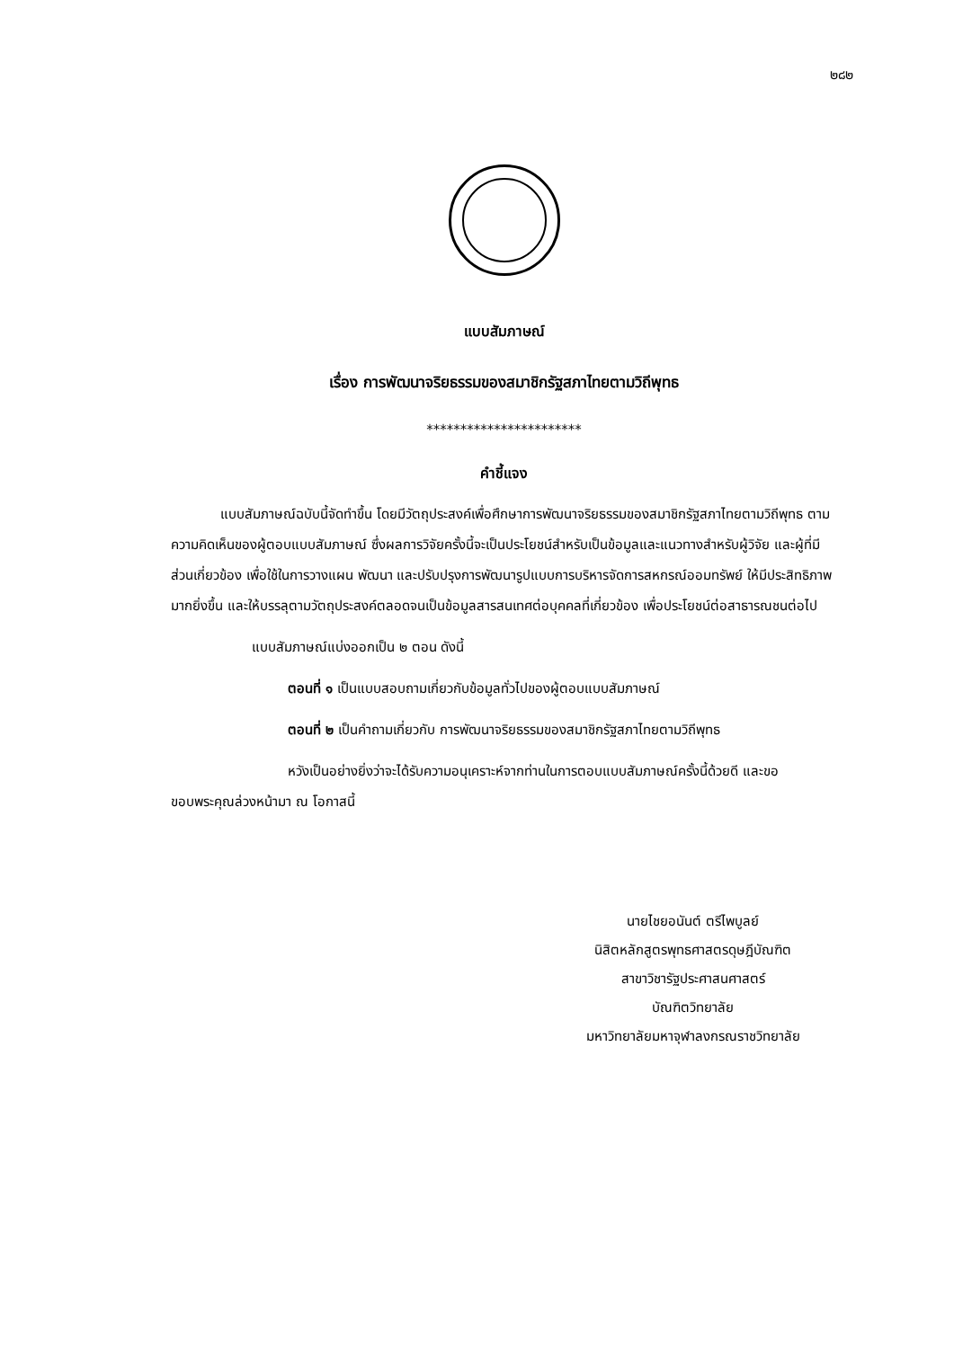๒๘๒
แบบสัมภาษณ์
เรื่อง การพัฒนาจริยธรรมของสมาชิกรัฐสภาไทยตามวิถีพุทธ
***********************
คำชี้แจง
แบบสัมภาษณ์ฉบับนี้จัดทำขึ้น โดยมีวัตถุประสงค์เพื่อศึกษาการพัฒนาจริยธรรมของสมาชิกรัฐสภาไทยตามวิถีพุทธ ตามความคิดเห็นของผู้ตอบแบบสัมภาษณ์ ซึ่งผลการวิจัยครั้งนี้จะเป็นประโยชน์สำหรับเป็นข้อมูลและแนวทางสำหรับผู้วิจัย และผู้ที่มีส่วนเกี่ยวข้อง เพื่อใช้ในการวางแผน พัฒนา และปรับปรุงการพัฒนารูปแบบการบริหารจัดการสหกรณ์ออมทรัพย์ ให้มีประสิทธิภาพมากยิ่งขึ้น และให้บรรลุตามวัตถุประสงค์ตลอดจนเป็นข้อมูลสารสนเทศต่อบุคคลที่เกี่ยวข้อง เพื่อประโยชน์ต่อสาธารณชนต่อไป
แบบสัมภาษณ์แบ่งออกเป็น ๒ ตอน ดังนี้
ตอนที่ ๑ เป็นแบบสอบถามเกี่ยวกับข้อมูลทั่วไปของผู้ตอบแบบสัมภาษณ์
ตอนที่ ๒ เป็นคำถามเกี่ยวกับ การพัฒนาจริยธรรมของสมาชิกรัฐสภาไทยตามวิถีพุทธ
หวังเป็นอย่างยิ่งว่าจะได้รับความอนุเคราะห์จากท่านในการตอบแบบสัมภาษณ์ครั้งนี้ด้วยดี และขอขอบพระคุณล่วงหน้ามา ณ โอกาสนี้
นายไชยอนันต์ ตรีไพบูลย์
นิสิตหลักสูตรพุทธศาสตรดุษฎีบัณฑิต
สาขาวิชารัฐประศาสนศาสตร์
บัณฑิตวิทยาลัย
มหาวิทยาลัยมหาจุฬาลงกรณราชวิทยาลัย